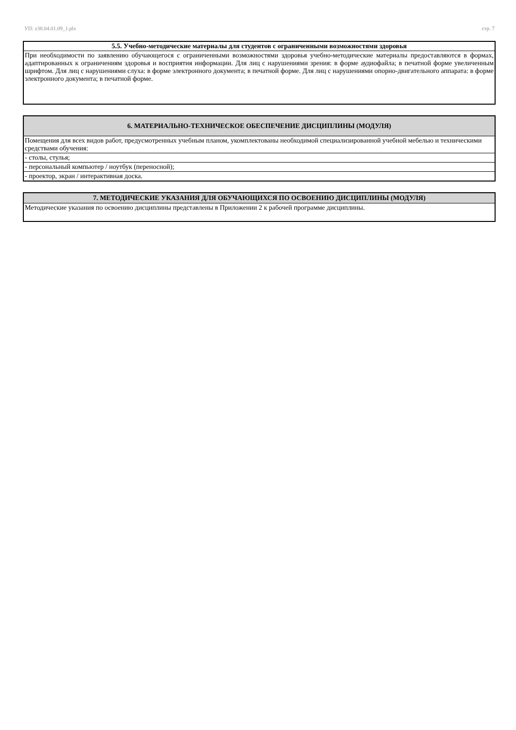УП: z38.04.01.09_1.plx стр. 7
| 5.5. Учебно-методические материалы для студентов с ограниченными возможностями здоровья |
| --- |
| При необходимости по заявлению обучающегося с ограниченными возможностями здоровья учебно-методические материалы предоставляются в формах, адаптированных к ограничениям здоровья и восприятия информации. Для лиц с нарушениями зрения: в форме аудиофайла; в печатной форме увеличенным шрифтом. Для лиц с нарушениями слуха: в форме электронного документа; в печатной форме. Для лиц с нарушениями опорно-двигательного аппарата: в форме электронного документа; в печатной форме. |
| 6. МАТЕРИАЛЬНО-ТЕХНИЧЕСКОЕ ОБЕСПЕЧЕНИЕ ДИСЦИПЛИНЫ (МОДУЛЯ) |
| --- |
| Помещения для всех видов работ, предусмотренных учебным планом, укомплектованы необходимой специализированной учебной мебелью и техническими средствами обучения: |
| - столы, стулья; |
| - персональный компьютер / ноутбук (переносной); |
| - проектор, экран / интерактивная доска. |
| 7. МЕТОДИЧЕСКИЕ УКАЗАНИЯ ДЛЯ ОБУЧАЮЩИХСЯ ПО ОСВОЕНИЮ ДИСЦИПЛИНЫ (МОДУЛЯ) |
| --- |
| Методические указания по освоению дисциплины представлены в Приложении 2 к рабочей программе дисциплины. |